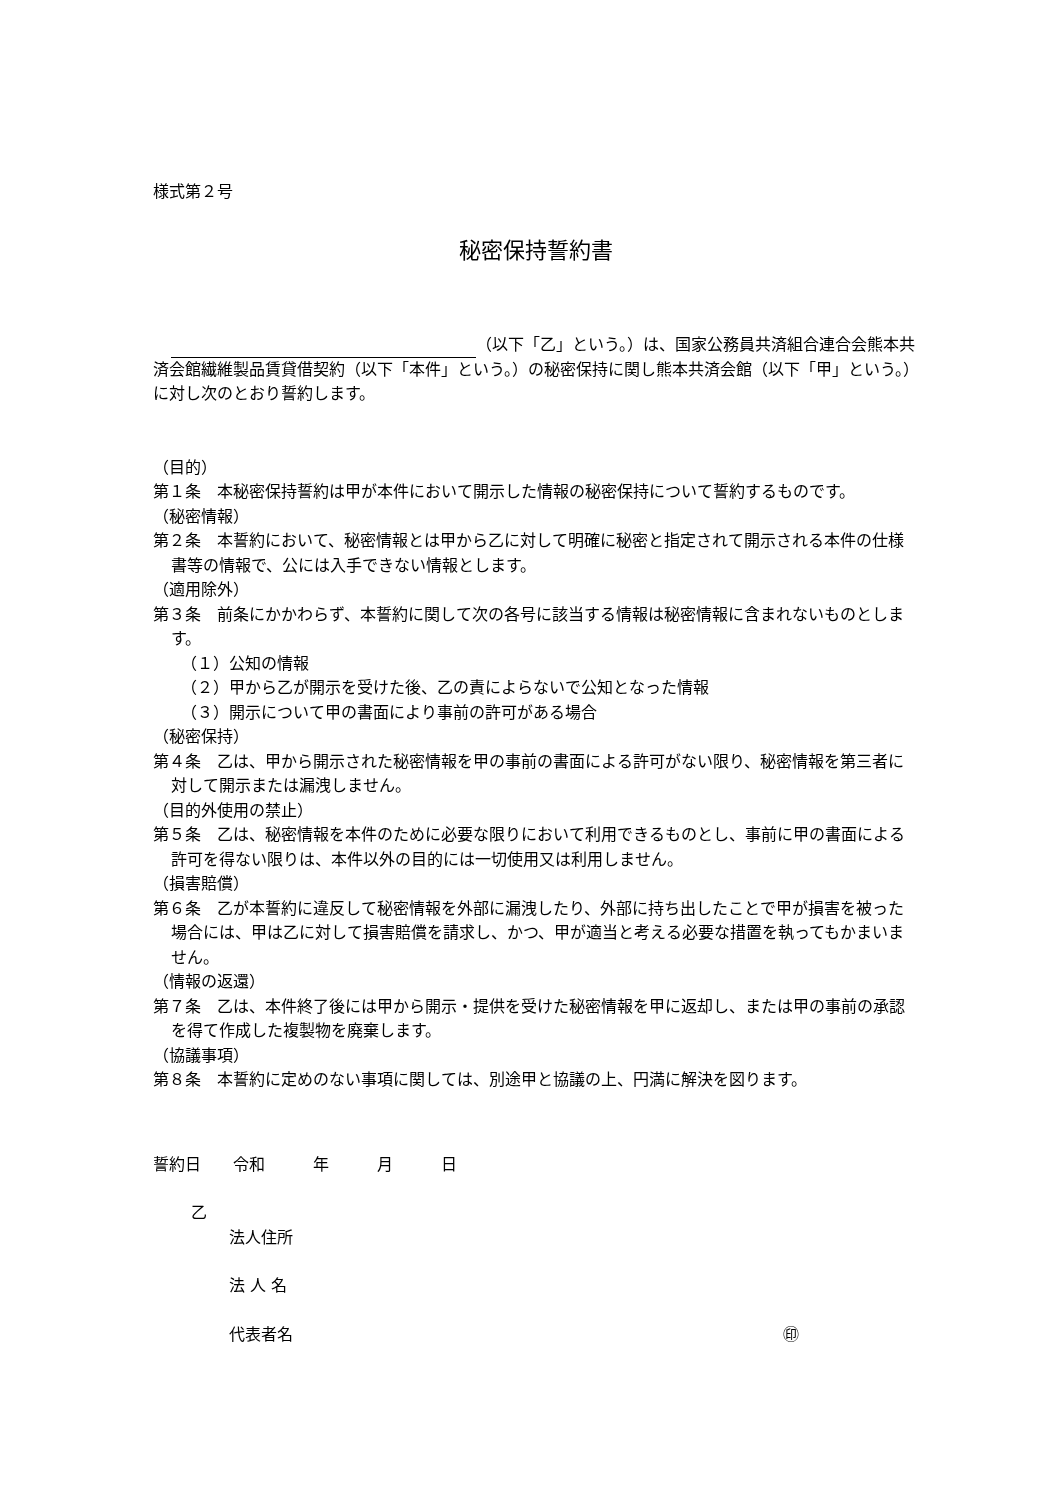様式第２号
秘密保持誓約書
（以下「乙」という。）は、国家公務員共済組合連合会熊本共済会館繊維製品賃貸借契約（以下「本件」という。）の秘密保持に関し熊本共済会館（以下「甲」という。）に対し次のとおり誓約します。
（目的）
第１条　本秘密保持誓約は甲が本件において開示した情報の秘密保持について誓約するものです。
（秘密情報）
第２条　本誓約において、秘密情報とは甲から乙に対して明確に秘密と指定されて開示される本件の仕様書等の情報で、公には入手できない情報とします。
（適用除外）
第３条　前条にかかわらず、本誓約に関して次の各号に該当する情報は秘密情報に含まれないものとします。
（１）公知の情報
（２）甲から乙が開示を受けた後、乙の責によらないで公知となった情報
（３）開示について甲の書面により事前の許可がある場合
（秘密保持）
第４条　乙は、甲から開示された秘密情報を甲の事前の書面による許可がない限り、秘密情報を第三者に対して開示または漏洩しません。
（目的外使用の禁止）
第５条　乙は、秘密情報を本件のために必要な限りにおいて利用できるものとし、事前に甲の書面による許可を得ない限りは、本件以外の目的には一切使用又は利用しません。
（損害賠償）
第６条　乙が本誓約に違反して秘密情報を外部に漏洩したり、外部に持ち出したことで甲が損害を被った場合には、甲は乙に対して損害賠償を請求し、かつ、甲が適当と考える必要な措置を執ってもかまいません。
（情報の返還）
第７条　乙は、本件終了後には甲から開示・提供を受けた秘密情報を甲に返却し、または甲の事前の承認を得て作成した複製物を廃棄します。
（協議事項）
第８条　本誓約に定めのない事項に関しては、別途甲と協議の上、円満に解決を図ります。
誓約日　　令和　　　年　　　月　　　日
乙
法人住所
法 人 名
代表者名 ㊞